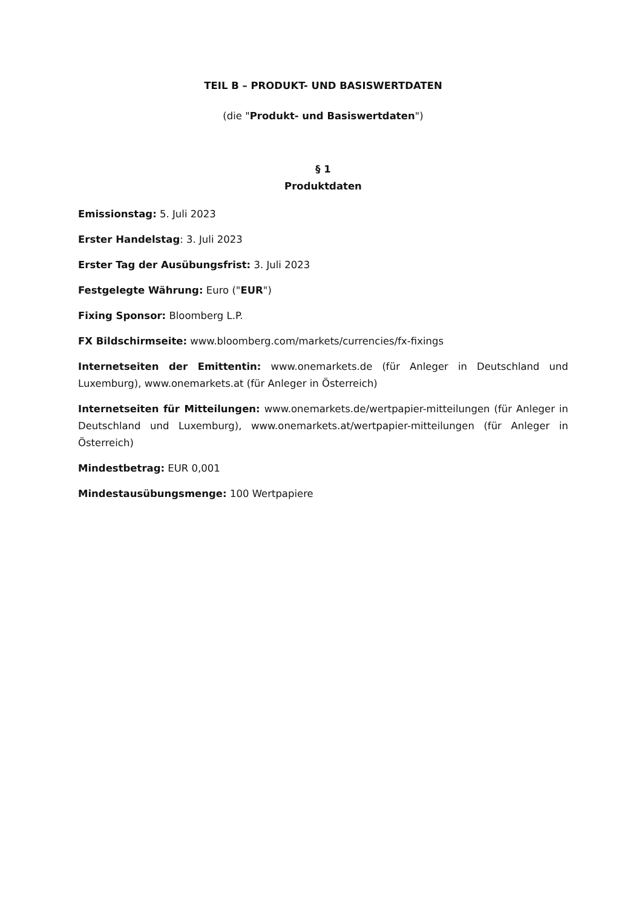TEIL B – PRODUKT- UND BASISWERTDATEN
(die "Produkt- und Basiswertdaten")
§ 1
Produktdaten
Emissionstag: 5. Juli 2023
Erster Handelstag: 3. Juli 2023
Erster Tag der Ausübungsfrist: 3. Juli 2023
Festgelegte Währung: Euro ("EUR")
Fixing Sponsor: Bloomberg L.P.
FX Bildschirmseite: www.bloomberg.com/markets/currencies/fx-fixings
Internetseiten der Emittentin: www.onemarkets.de (für Anleger in Deutschland und Luxemburg), www.onemarkets.at (für Anleger in Österreich)
Internetseiten für Mitteilungen: www.onemarkets.de/wertpapier-mitteilungen (für Anleger in Deutschland und Luxemburg), www.onemarkets.at/wertpapier-mitteilungen (für Anleger in Österreich)
Mindestbetrag: EUR 0,001
Mindestausübungsmenge: 100 Wertpapiere